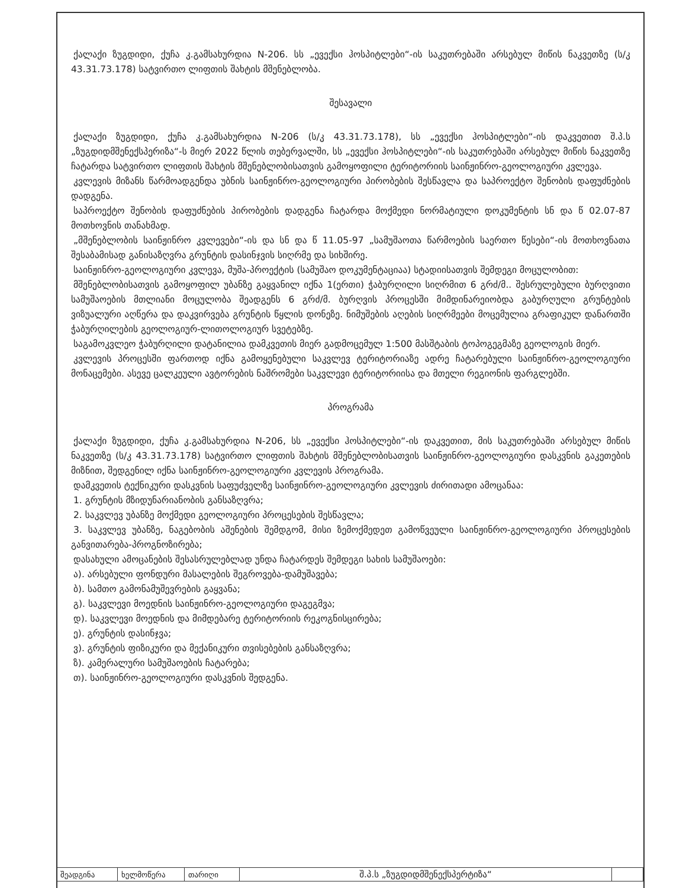ქალაქი ზუგდიდი, ქუჩა კ.გამსახურდია N-206. სს „ევექსი ჰოსპიტლები“-ის საკუთრებაში არსებულ მიწის ნაკვეთზე (ს/კ 43.31.73.178) სატვირთო ლიფთის შახტის მშენებლობა.
შესავალი
ქალაქი ზუგდიდი, ქუჩა კ.გამსახურდია N-206 (ს/კ 43.31.73.178), სს „ევექსი ჰოსპიტლები“-ის დაკვეთით შ.პ.ს „ზუგდიდმშენექსპერიზა“-ს მიერ 2022 წლის თებერვალში, სს „ევექსი ჰოსპიტლები“-ის საკუთრებაში არსებულ მიწის ნაკვეთზე ჩატარდა სატვირთო ლიფთის შახტის მშენებლობისათვის გამოყოფილი ტერიტორიის საინჟინრო-გეოლოგიური კვლევა.
კვლევის მიზანს წარმოადგენდა უბნის საინჟინრო-გეოლოგიური პირობების შესწავლა და საპროექტო შენობის დაფუძნების დადგენა.
საპროექტო შენობის დაფუძნების პირობების დადგენა ჩატარდა მოქმედი ნორმატიული დოკუმენტის სნ და წ 02.07-87 მოთხოვნის თანახმად.
„მშენებლობის საინჟინრო კვლევები“-ის და სნ და წ 11.05-97 „სამუშაოთა წარმოების საერთო წესები“-ის მოთხოვნათა შესაბამისად განისაზღვრა გრუნტის დასინჯვის სიღრმე და სიხშირე.
საინჟინრო-გეოლოგიური კვლევა, მუშა-პროექტის (სამუშაო დოკუმენტაციაა) სტადიისათვის შემდეგი მოცულობით:
მშენებლობისათვის გამოყოფილ უბანზე გაყვანილ იქნა 1(ერთი) ჭაბურღილი სიღრმით 6 გრძ/მ.. შესრულებული ბურღვითი სამუშაოების მთლიანი მოცულობა შეადგენს 6 გრძ/მ. ბურღვის პროცესში მიმდინარეიობდა გაბურღული გრუნტების ვიზუალური აღწერა და დაკვირვება გრუნტის წყლის დონეზე. ნიმუშების აღების სიღრმეები მოცემულია გრაფიკულ დანართში ჭაბურღილების გეოლოგიურ-ლითოლოგიურ სვეტებზე.
საგამოკვლეო ჭაბურღილი დატანილია დამკვეთის მიერ გადმოცემულ 1:500 მასშტაბის ტოპოგეგმაზე გეოლოგის მიერ.
კვლევის პროცესში ფართოდ იქნა გამოყენებული საკვლევ ტერიტორიაზე ადრე ჩატარებული საინჟინრო-გეოლოგიური მონაცემები. ასევე ცალკეული ავტორების ნაშრომები საკვლევი ტერიტორიისა და მთელი რეგიონის ფარგლებში.
პროგრამა
ქალაქი ზუგდიდი, ქუჩა კ.გამსახურდია N-206, სს „ევექსი ჰოსპიტლები“-ის დაკვეთით, მის საკუთრებაში არსებულ მიწის ნაკვეთზე (ს/კ 43.31.73.178) სატვირთო ლიფთის შახტის მშენებლობისათვის საინჟინრო-გეოლოგიური დასკვნის გაკეთების მიზნით, შედგენილ იქნა საინჟინრო-გეოლოგიური კვლევის პროგრამა.
დამკვეთის ტექნიკური დასკვნის საფუძველზე საინჟინრო-გეოლოგიური კვლევის ძირითადი ამოცანაა:
1. გრუნტის მზიდუნარიანობის განსაზღვრა;
2. საკვლევ უბანზე მოქმედი გეოლოგიური პროცესების შესწავლა;
3. საკვლევ უბანზე, ნაგებობის აშენების შემდგომ, მისი ზემოქმედეთ გამოწვეული საინჟინრო-გეოლოგიური პროცესების განვითარება-პროგნოზირება;
დასახული ამოცანების შესასრულებლად უნდა ჩატარდეს შემდეგი სახის სამუშაოები:
ა). არსებული ფონდური მასალების შეგროვება-დამუშავება;
ბ). სამთო გამონამუშევრების გაყვანა;
გ). საკვლევი მოედნის საინჟინრო-გეოლოგიური დაგეგმვა;
დ). საკვლევი მოედნის და მიმდებარე ტერიტორიის რეკოგნისცირება;
ე). გრუნტის დასინჯვა;
ვ). გრუნტის ფიზიკური და მექანიკური თვისებების განსაზღვრა;
ზ). კამერალური სამუშაოების ჩატარება;
თ). საინჟინრო-გეოლოგიური დასკვნის შედგენა.
| შეადგინა | ხელმოწერა | თარიღი | შ.პ.ს „ზუგდიდმშენექსპერტიზა“ | |